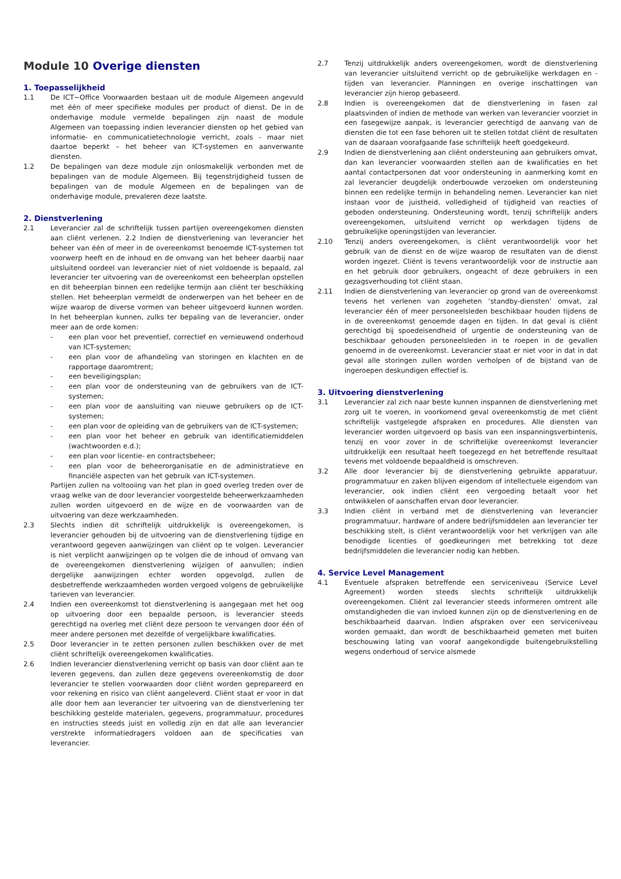Module 10 Overige diensten
1. Toepasselijkheid
1.1 De ICT~Office Voorwaarden bestaan uit de module Algemeen angevuld met één of meer specifieke modules per product of dienst. De in de onderhavige module vermelde bepalingen zijn naast de module Algemeen van toepassing indien leverancier diensten op het gebied van informatie- en communicatietechnologie verricht, zoals - maar niet daartoe beperkt – het beheer van ICT-systemen en aanverwante diensten.
1.2 De bepalingen van deze module zijn onlosmakelijk verbonden met de bepalingen van de module Algemeen. Bij tegenstrijdigheid tussen de bepalingen van de module Algemeen en de bepalingen van de onderhavige module, prevaleren deze laatste.
2. Dienstverlening
2.1 Leverancier zal de schriftelijk tussen partijen overeengekomen diensten aan cliënt verlenen. 2.2 Indien de dienstverlening van leverancier het beheer van één of meer in de overeenkomst benoemde ICT-systemen tot voorwerp heeft en de inhoud en de omvang van het beheer daarbij naar uitsluitend oordeel van leverancier niet of niet voldoende is bepaald, zal leverancier ter uitvoering van de overeenkomst een beheerplan opstellen en dit beheerplan binnen een redelijke termijn aan cliënt ter beschikking stellen. Het beheerplan vermeldt de onderwerpen van het beheer en de wijze waarop de diverse vormen van beheer uitgevoerd kunnen worden. In het beheerplan kunnen, zulks ter bepaling van de leverancier, onder meer aan de orde komen:
- een plan voor het preventief, correctief en vernieuwend onderhoud van ICT-systemen;
- een plan voor de afhandeling van storingen en klachten en de rapportage daaromtrent;
- een beveiligingsplan;
- een plan voor de ondersteuning van de gebruikers van de ICT-systemen;
- een plan voor de aansluiting van nieuwe gebruikers op de ICT-systemen;
- een plan voor de opleiding van de gebruikers van de ICT-systemen;
- een plan voor het beheer en gebruik van identificatiemiddelen (wachtwoorden e.d.);
- een plan voor licentie- en contractsbeheer;
- een plan voor de beheerorganisatie en de administratieve en financiële aspecten van het gebruik van ICT-systemen.
Partijen zullen na voltooiing van het plan in goed overleg treden over de vraag welke van de door leverancier voorgestelde beheerwerkzaamheden zullen worden uitgevoerd en de wijze en de voorwaarden van de uitvoering van deze werkzaamheden.
2.3 Slechts indien dit schriftelijk uitdrukkelijk is overeengekomen, is leverancier gehouden bij de uitvoering van de dienstverlening tijdige en verantwoord gegeven aanwijzingen van cliënt op te volgen. Leverancier is niet verplicht aanwijzingen op te volgen die de inhoud of omvang van de overeengekomen dienstverlening wijzigen of aanvullen; indien dergelijke aanwijzingen echter worden opgevolgd, zullen de desbetreffende werkzaamheden worden vergoed volgens de gebruikelijke tarieven van leverancier.
2.4 Indien een overeenkomst tot dienstverlening is aangegaan met het oog op uitvoering door een bepaalde persoon, is leverancier steeds gerechtigd na overleg met cliënt deze persoon te vervangen door één of meer andere personen met dezelfde of vergelijkbare kwalificaties.
2.5 Door leverancier in te zetten personen zullen beschikken over de met cliënt schriftelijk overeengekomen kwalificaties.
2.6 Indien leverancier dienstverlening verricht op basis van door cliënt aan te leveren gegevens, dan zullen deze gegevens overeenkomstig de door leverancier te stellen voorwaarden door cliënt worden geprepareerd en voor rekening en risico van cliënt aangeleverd. Cliënt staat er voor in dat alle door hem aan leverancier ter uitvoering van de dienstverlening ter beschikking gestelde materialen, gegevens, programmatuur, procedures en instructies steeds juist en volledig zijn en dat alle aan leverancier verstrekte informatiedragers voldoen aan de specificaties van leverancier.
2.7 Tenzij uitdrukkelijk anders overeengekomen, wordt de dienstverlening van leverancier uitsluitend verricht op de gebruikelijke werkdagen en -tijden van leverancier. Planningen en overige inschattingen van leverancier zijn hierop gebaseerd.
2.8 Indien is overeengekomen dat de dienstverlening in fasen zal plaatsvinden of indien de methode van werken van leverancier voorziet in een fasegewijze aanpak, is leverancier gerechtigd de aanvang van de diensten die tot een fase behoren uit te stellen totdat cliënt de resultaten van de daaraan voorafgaande fase schriftelijk heeft goedgekeurd.
2.9 Indien de dienstverlening aan cliënt ondersteuning aan gebruikers omvat, dan kan leverancier voorwaarden stellen aan de kwalificaties en het aantal contactpersonen dat voor ondersteuning in aanmerking komt en zal leverancier deugdelijk onderbouwde verzoeken om ondersteuning binnen een redelijke termijn in behandeling nemen. Leverancier kan niet instaan voor de juistheid, volledigheid of tijdigheid van reacties of geboden ondersteuning. Ondersteuning wordt, tenzij schriftelijk anders overeengekomen, uitsluitend verricht op werkdagen tijdens de gebruikelijke openingstijden van leverancier.
2.10 Tenzij anders overeengekomen, is cliënt verantwoordelijk voor het gebruik van de dienst en de wijze waarop de resultaten van de dienst worden ingezet. Cliënt is tevens verantwoordelijk voor de instructie aan en het gebruik door gebruikers, ongeacht of deze gebruikers in een gezagsverhouding tot cliënt staan.
2.11 Indien de dienstverlening van leverancier op grond van de overeenkomst tevens het verlenen van zogeheten ‘standby-diensten’ omvat, zal leverancier één of meer personeelsleden beschikbaar houden tijdens de in de overeenkomst genoemde dagen en tijden. In dat geval is cliënt gerechtigd bij spoedeisendheid of urgentie de ondersteuning van de beschikbaar gehouden personeelsleden in te roepen in de gevallen genoemd in de overeenkomst. Leverancier staat er niet voor in dat in dat geval alle storingen zullen worden verholpen of de bijstand van de ingeroepen deskundigen effectief is.
3. Uitvoering dienstverlening
3.1 Leverancier zal zich naar beste kunnen inspannen de dienstverlening met zorg uit te voeren, in voorkomend geval overeenkomstig de met cliënt schriftelijk vastgelegde afspraken en procedures. Alle diensten van leverancier worden uitgevoerd op basis van een inspanningsverbintenis, tenzij en voor zover in de schriftelijke overeenkomst leverancier uitdrukkelijk een resultaat heeft toegezegd en het betreffende resultaat tevens met voldoende bepaaldheid is omschreven.
3.2 Alle door leverancier bij de dienstverlening gebruikte apparatuur, programmatuur en zaken blijven eigendom of intellectuele eigendom van leverancier, ook indien cliënt een vergoeding betaalt voor het ontwikkelen of aanschaffen ervan door leverancier.
3.3 Indien cliënt in verband met de dienstverlening van leverancier programmatuur, hardware of andere bedrijfsmiddelen aan leverancier ter beschikking stelt, is cliënt verantwoordelijk voor het verkrijgen van alle benodigde licenties of goedkeuringen met betrekking tot deze bedrijfsmiddelen die leverancier nodig kan hebben.
4. Service Level Management
4.1 Eventuele afspraken betreffende een serviceniveau (Service Level Agreement) worden steeds slechts schriftelijk uitdrukkelijk overeengekomen. Cliënt zal leverancier steeds informeren omtrent alle omstandigheden die van invloed kunnen zijn op de dienstverlening en de beschikbaarheid daarvan. Indien afspraken over een serviceniveau worden gemaakt, dan wordt de beschikbaarheid gemeten met buiten beschouwing lating van vooraf aangekondigde buitengebruikstelling wegens onderhoud of service alsmede